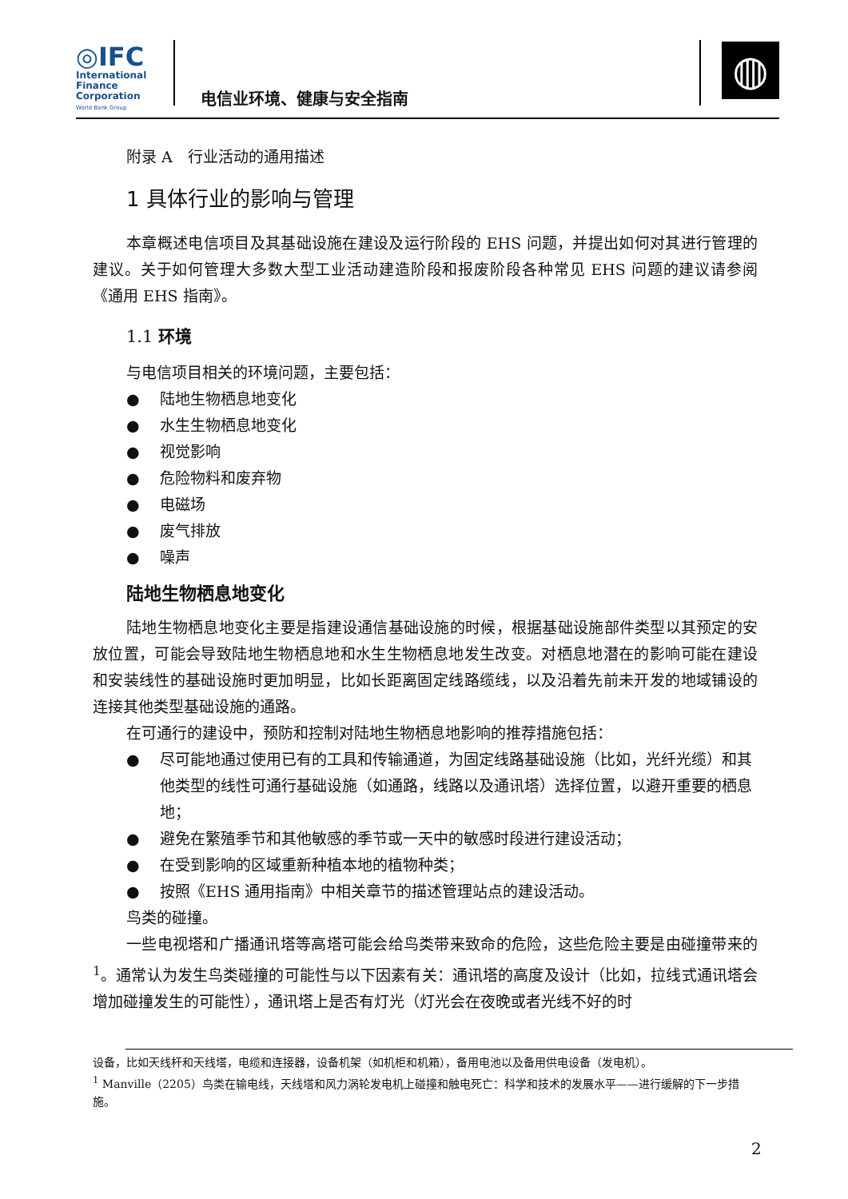◎IFC
International
Finance
Corporation
World Bank Group
电信业环境、健康与安全指南
◍
附录 A　行业活动的通用描述
1 具体行业的影响与管理
本章概述电信项目及其基础设施在建设及运行阶段的 EHS 问题，并提出如何对其进行管理的建议。关于如何管理大多数大型工业活动建造阶段和报废阶段各种常见 EHS 问题的建议请参阅《通用 EHS 指南》。
1.1 环境
与电信项目相关的环境问题，主要包括：
● 陆地生物栖息地变化
● 水生生物栖息地变化
● 视觉影响
● 危险物料和废弃物
● 电磁场
● 废气排放
● 噪声
陆地生物栖息地变化
陆地生物栖息地变化主要是指建设通信基础设施的时候，根据基础设施部件类型以其预定的安放位置，可能会导致陆地生物栖息地和水生生物栖息地发生改变。对栖息地潜在的影响可能在建设和安装线性的基础设施时更加明显，比如长距离固定线路缆线，以及沿着先前未开发的地域铺设的连接其他类型基础设施的通路。
在可通行的建设中，预防和控制对陆地生物栖息地影响的推荐措施包括：
● 尽可能地通过使用已有的工具和传输通道，为固定线路基础设施（比如，光纤光缆）和其他类型的线性可通行基础设施（如通路，线路以及通讯塔）选择位置，以避开重要的栖息地；
● 避免在繁殖季节和其他敏感的季节或一天中的敏感时段进行建设活动；
● 在受到影响的区域重新种植本地的植物种类；
● 按照《EHS 通用指南》中相关章节的描述管理站点的建设活动。
鸟类的碰撞。
一些电视塔和广播通讯塔等高塔可能会给鸟类带来致命的危险，这些危险主要是由碰撞带来的 <sup>1</sup>。通常认为发生鸟类碰撞的可能性与以下因素有关：通讯塔的高度及设计（比如，拉线式通讯塔会增加碰撞发生的可能性），通讯塔上是否有灯光（灯光会在夜晚或者光线不好的时
设备，比如天线杆和天线塔，电缆和连接器，设备机架（如机柜和机箱），备用电池以及备用供电设备（发电机）。
<sup>1</sup> Manville（2205）鸟类在输电线，天线塔和风力涡轮发电机上碰撞和触电死亡：科学和技术的发展水平——进行缓解的下一步措施。
2